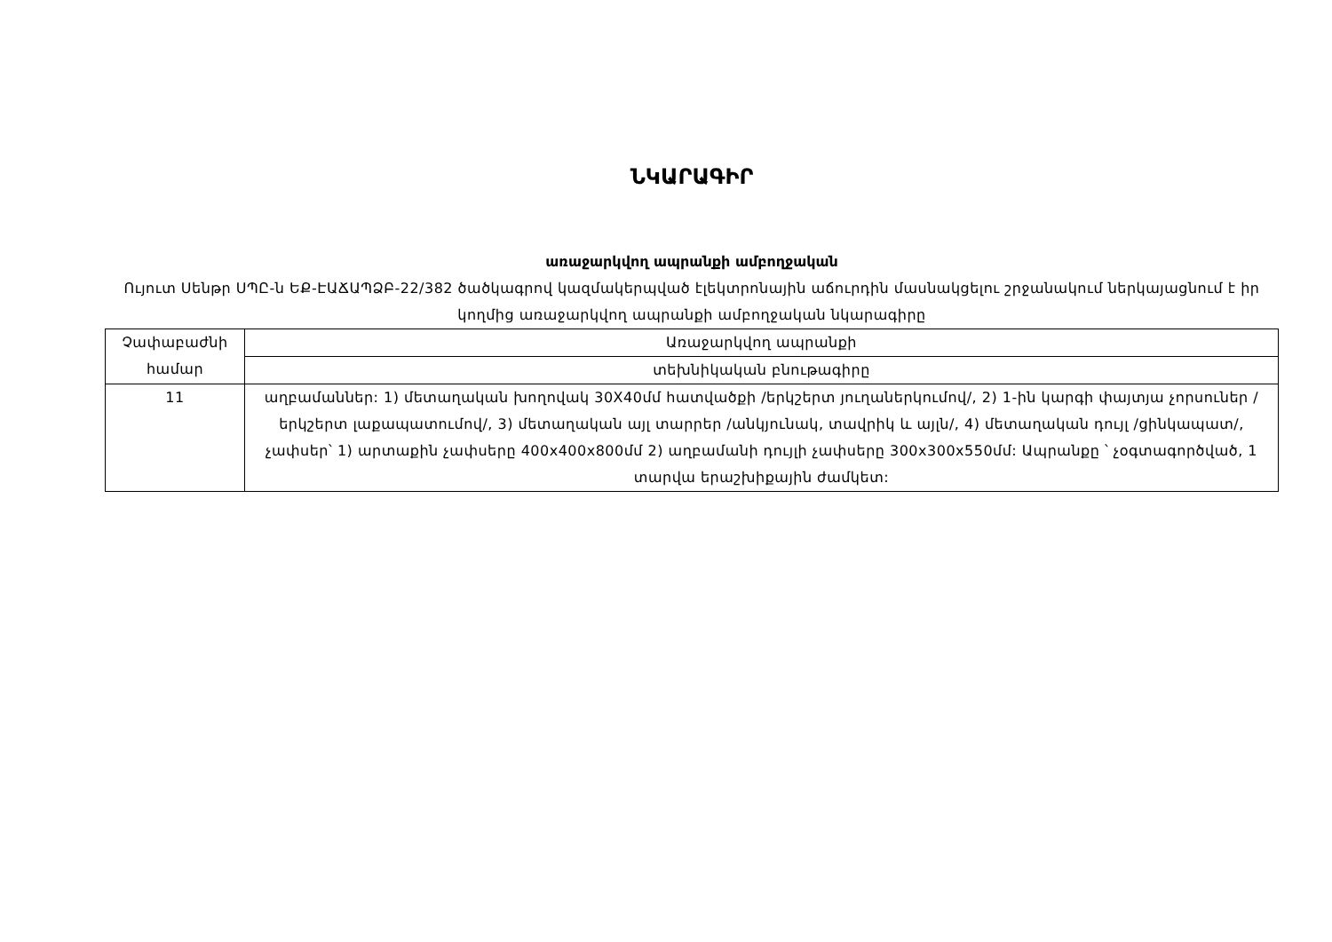ՆԿԱՐԱԳԻՐ
առաջարկվող ապրանքի ամբողջական
Ույուտ Սենթր ՍՊԸ-ն ԵՔ-ԷԱՃԱՊՁԲ-22/382 ծածկագրով կազմակերպված էլեկտրոնային աճուրդին մասնակցելու շրջանակում ներկայացնում է իր կողմից առաջարկվող ապրանքի ամբողջական նկարագիրը
| Չափաբաժնի համար | Առաջարկվող ապրանքի |
| | տեխնիկական բնութագիրը |
| 11 | աղբամաններ: 1) մետաղական խողովակ 30X40մմ հատվածքի /երկշերտ յուղաներկումով/, 2) 1-ին կարգի փայտյա չորսուներ /երկշերտ լաքապատումով/, 3) մետաղական այլ տարրեր /անկյունակ, տավրիկ և այլն/, 4) մետաղական դույլ /ցինկապատ/, չափսեր՝ 1) արտաքին չափսերը 400x400x800մմ 2) աղբամանի դույլի չափսերը 300x300x550մմ: Ապրանքը ՝ չօգտագործված, 1 տարվա երաշխիքային ժամկետ: |